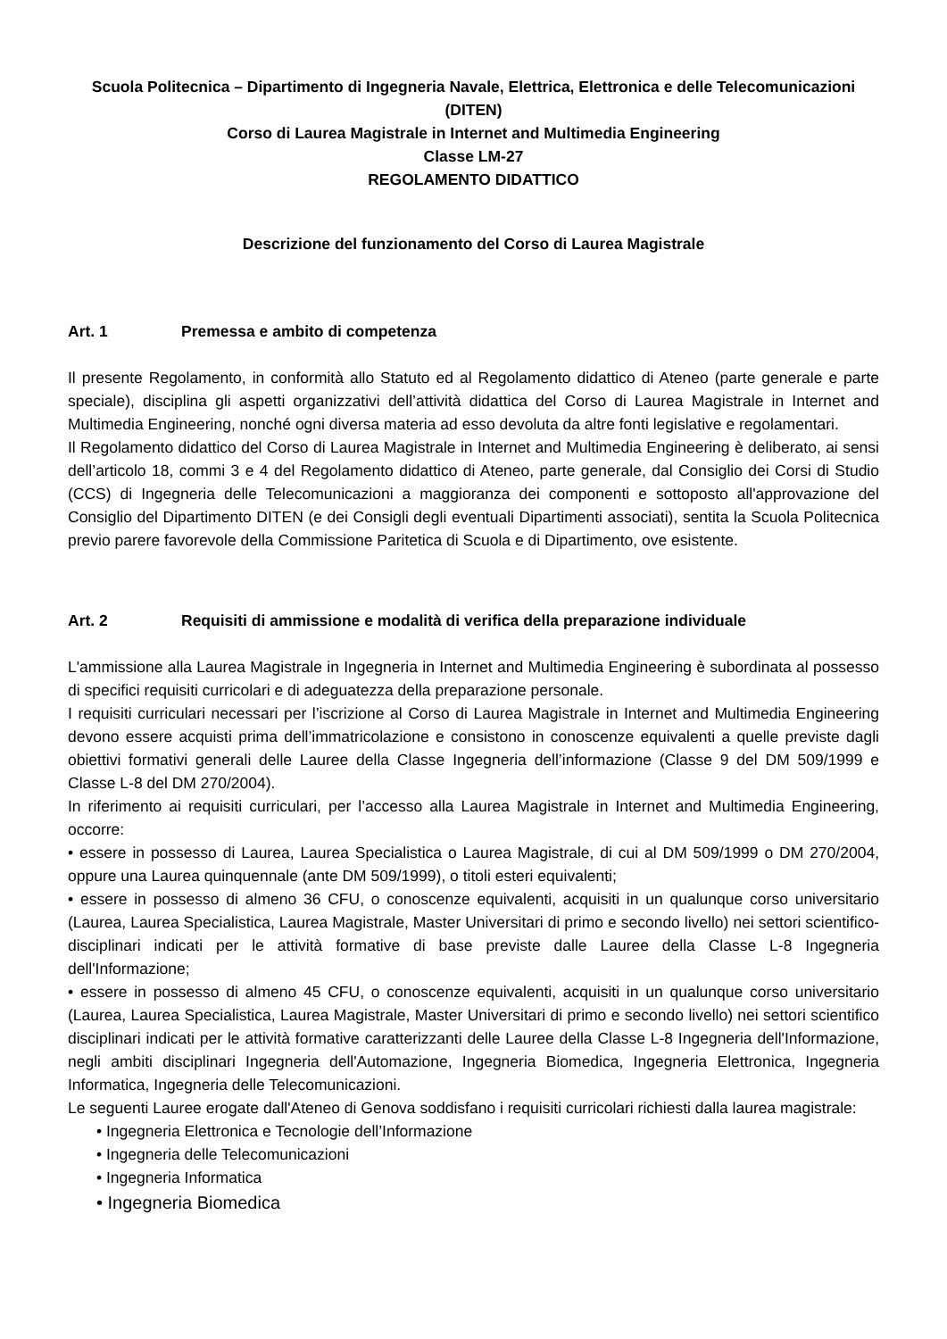Scuola Politecnica – Dipartimento di Ingegneria Navale, Elettrica, Elettronica e delle Telecomunicazioni (DITEN)
Corso di Laurea Magistrale in Internet and Multimedia Engineering
Classe LM-27
REGOLAMENTO DIDATTICO
Descrizione del funzionamento del Corso di Laurea Magistrale
Art. 1 Premessa e ambito di competenza
Il presente Regolamento, in conformità allo Statuto ed al Regolamento didattico di Ateneo (parte generale e parte speciale), disciplina gli aspetti organizzativi dell’attività didattica del Corso di Laurea Magistrale in Internet and Multimedia Engineering, nonché ogni diversa materia ad esso devoluta da altre fonti legislative e regolamentari.
Il Regolamento didattico del Corso di Laurea Magistrale in Internet and Multimedia Engineering è deliberato, ai sensi dell’articolo 18, commi 3 e 4 del Regolamento didattico di Ateneo, parte generale, dal Consiglio dei Corsi di Studio (CCS) di Ingegneria delle Telecomunicazioni a maggioranza dei componenti e sottoposto all'approvazione del Consiglio del Dipartimento DITEN (e dei Consigli degli eventuali Dipartimenti associati), sentita la Scuola Politecnica previo parere favorevole della Commissione Paritetica di Scuola e di Dipartimento, ove esistente.
Art. 2 Requisiti di ammissione e modalità di verifica della preparazione individuale
L'ammissione alla Laurea Magistrale in Ingegneria in Internet and Multimedia Engineering è subordinata al possesso di specifici requisiti curricolari e di adeguatezza della preparazione personale.
I requisiti curriculari necessari per l’iscrizione al Corso di Laurea Magistrale in Internet and Multimedia Engineering devono essere acquisti prima dell’immatricolazione e consistono in conoscenze equivalenti a quelle previste dagli obiettivi formativi generali delle Lauree della Classe Ingegneria dell’informazione (Classe 9 del DM 509/1999 e Classe L-8 del DM 270/2004).
In riferimento ai requisiti curriculari, per l’accesso alla Laurea Magistrale in Internet and Multimedia Engineering, occorre:
• essere in possesso di Laurea, Laurea Specialistica o Laurea Magistrale, di cui al DM 509/1999 o DM 270/2004, oppure una Laurea quinquennale (ante DM 509/1999), o titoli esteri equivalenti;
• essere in possesso di almeno 36 CFU, o conoscenze equivalenti, acquisiti in un qualunque corso universitario (Laurea, Laurea Specialistica, Laurea Magistrale, Master Universitari di primo e secondo livello) nei settori scientifico-disciplinari indicati per le attività formative di base previste dalle Lauree della Classe L-8 Ingegneria dell'Informazione;
• essere in possesso di almeno 45 CFU, o conoscenze equivalenti, acquisiti in un qualunque corso universitario (Laurea, Laurea Specialistica, Laurea Magistrale, Master Universitari di primo e secondo livello) nei settori scientifico disciplinari indicati per le attività formative caratterizzanti delle Lauree della Classe L-8 Ingegneria dell'Informazione, negli ambiti disciplinari Ingegneria dell'Automazione, Ingegneria Biomedica, Ingegneria Elettronica, Ingegneria Informatica, Ingegneria delle Telecomunicazioni.
Le seguenti Lauree erogate dall'Ateneo di Genova soddisfano i requisiti curricolari richiesti dalla laurea magistrale:
• Ingegneria Elettronica e Tecnologie dell’Informazione
• Ingegneria delle Telecomunicazioni
• Ingegneria Informatica
• Ingegneria Biomedica